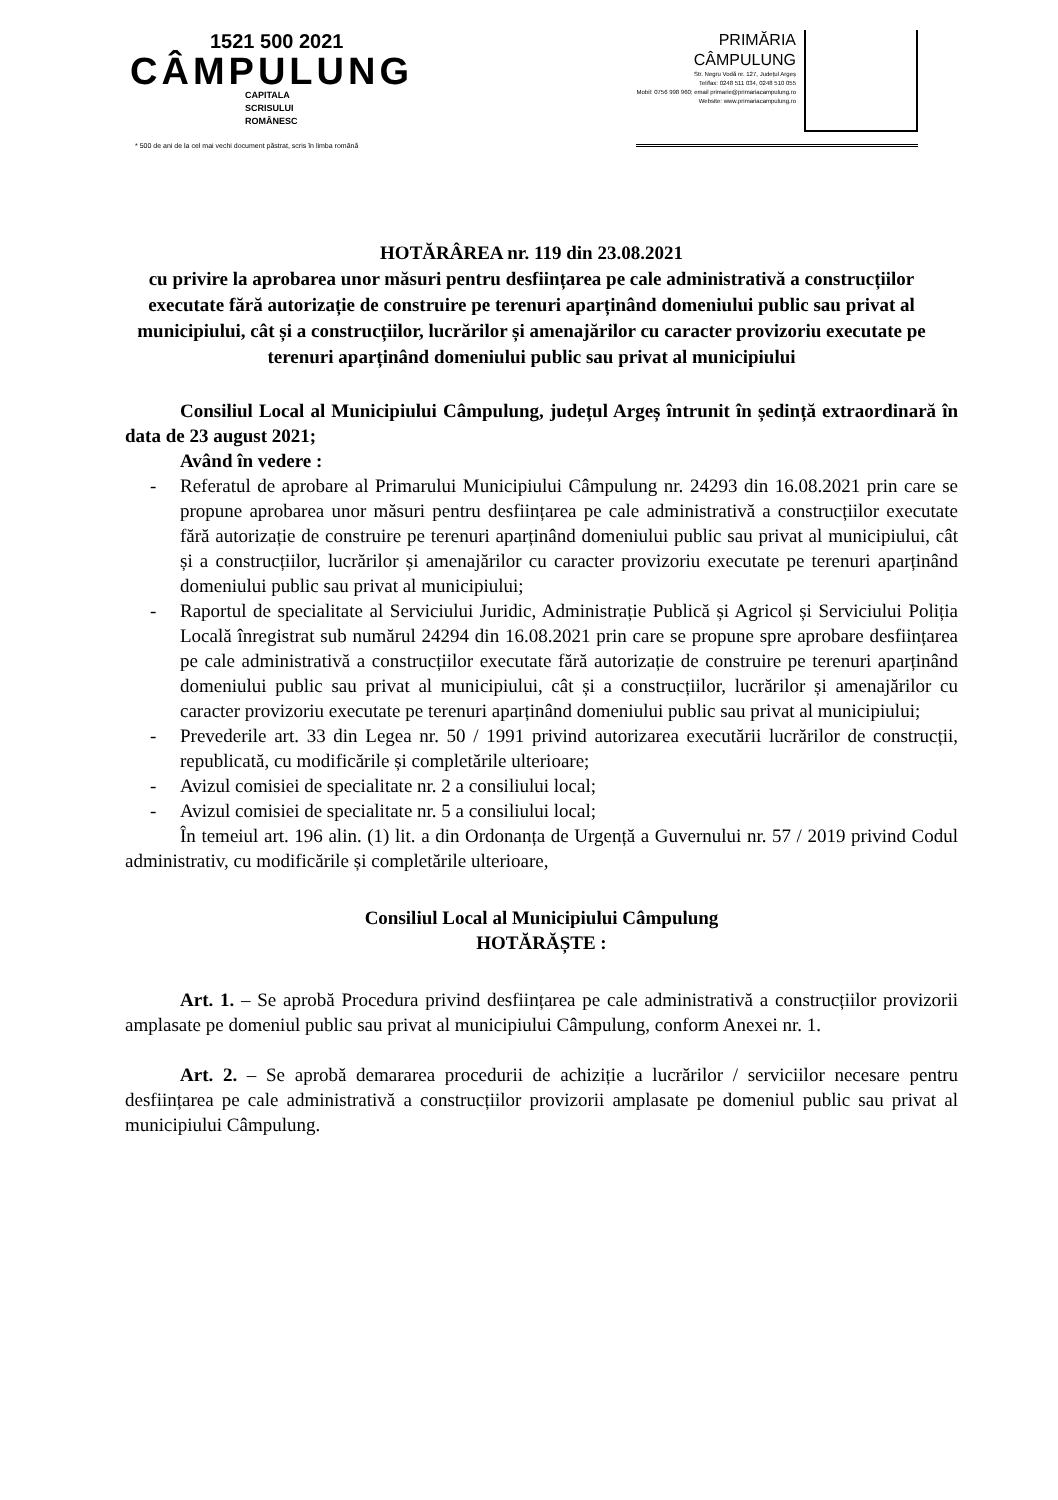1521 500 2021
CÂMPULUNG
CAPITALA
SCRISULUI
ROMÂNESC
* 500 de ani de la cel mai vechi document păstrat, scris în limba română
PRIMĂRIA
CÂMPULUNG
Str. Negru Vodă nr. 127, Județul Argeș
Tel/fax: 0248 511 034, 0248 510 055
Mobil: 0756 998 960; email primarie@primariacampulung.ro
Website: www.primariacampulung.ro
HOTĂRÂREA nr. 119 din 23.08.2021
cu privire la aprobarea unor măsuri pentru desființarea pe cale administrativă a construcțiilor executate fără autorizație de construire pe terenuri aparținând domeniului public sau privat al municipiului, cât și a construcțiilor, lucrărilor și amenajărilor cu caracter provizoriu executate pe terenuri aparținând domeniului public sau privat al municipiului
Consiliul Local al Municipiului Câmpulung, județul Argeș întrunit în ședință extraordinară în data de 23 august 2021;
Având în vedere :
- Referatul de aprobare al Primarului Municipiului Câmpulung nr. 24293 din 16.08.2021 prin care se propune aprobarea unor măsuri pentru desființarea pe cale administrativă a construcțiilor executate fără autorizație de construire pe terenuri aparținând domeniului public sau privat al municipiului, cât și a construcțiilor, lucrărilor și amenajărilor cu caracter provizoriu executate pe terenuri aparținând domeniului public sau privat al municipiului;
- Raportul de specialitate al Serviciului Juridic, Administrație Publică și Agricol și Serviciului Poliția Locală înregistrat sub numărul 24294 din 16.08.2021 prin care se propune spre aprobare desființarea pe cale administrativă a construcțiilor executate fără autorizație de construire pe terenuri aparținând domeniului public sau privat al municipiului, cât și a construcțiilor, lucrărilor și amenajărilor cu caracter provizoriu executate pe terenuri aparținând domeniului public sau privat al municipiului;
- Prevederile art. 33 din Legea nr. 50 / 1991 privind autorizarea executării lucrărilor de construcții, republicată, cu modificările și completările ulterioare;
- Avizul comisiei de specialitate nr. 2 a consiliului local;
- Avizul comisiei de specialitate nr. 5 a consiliului local;
În temeiul art. 196 alin. (1) lit. a din Ordonanța de Urgență a Guvernului nr. 57 / 2019 privind Codul administrativ, cu modificările și completările ulterioare,
Consiliul Local al Municipiului Câmpulung
HOTĂRĂȘTE :
Art. 1. – Se aprobă Procedura privind desființarea pe cale administrativă a construcțiilor provizorii amplasate pe domeniul public sau privat al municipiului Câmpulung, conform Anexei nr. 1.
Art. 2. – Se aprobă demararea procedurii de achiziție a lucrărilor / serviciilor necesare pentru desființarea pe cale administrativă a construcțiilor provizorii amplasate pe domeniul public sau privat al municipiului Câmpulung.